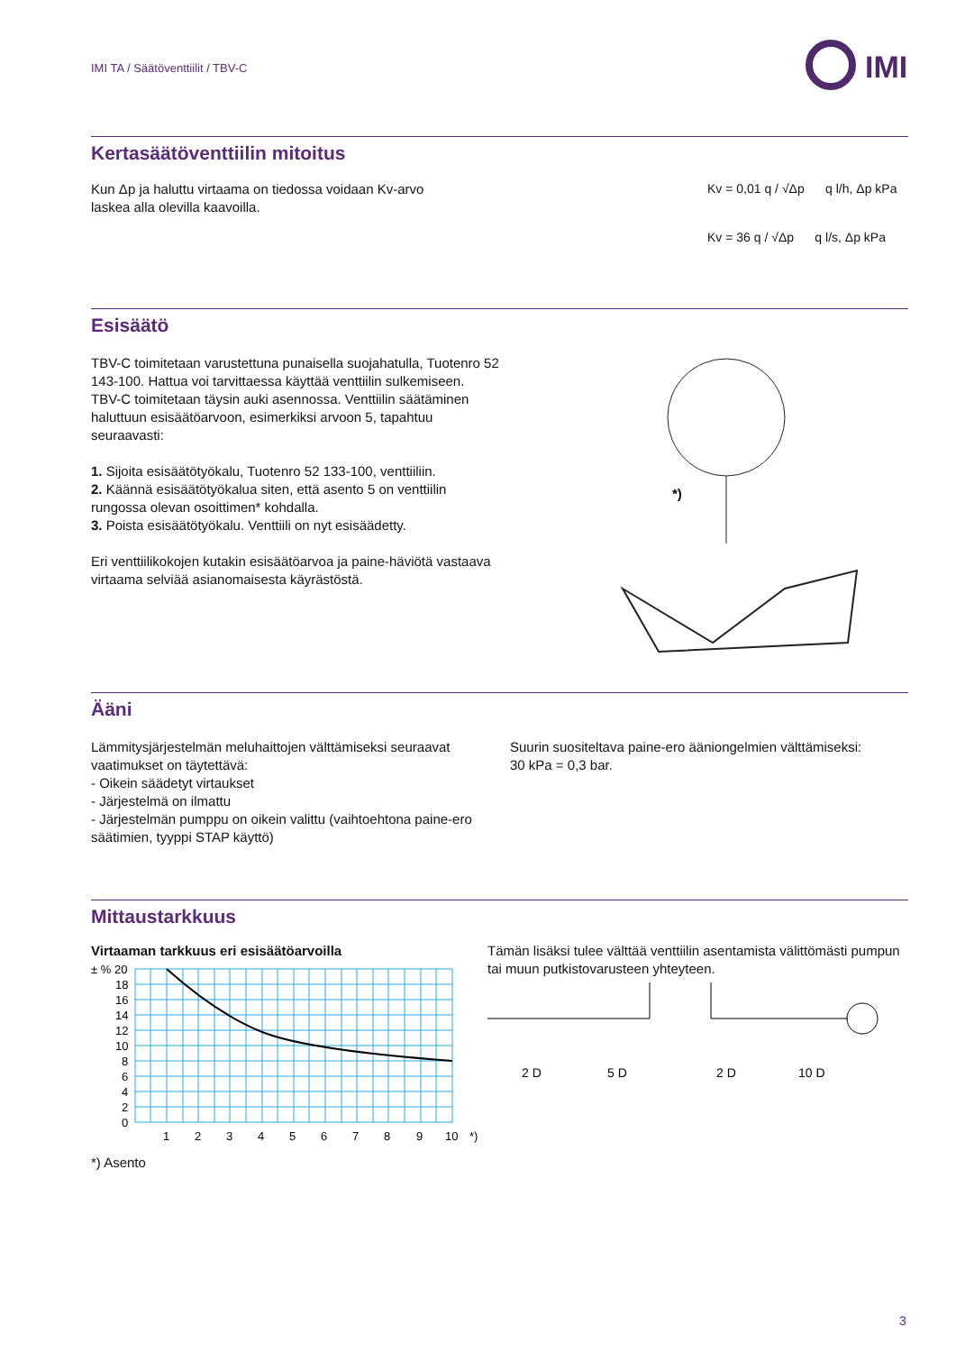IMI TA / Säätöventtiilit / TBV-C
IMI
Kertasäätöventtiilin mitoitus
Kun Δp ja haluttu virtaama on tiedossa voidaan Kv-arvo
laskea alla olevilla kaavoilla.
Kv = 0,01 q / √Δp q l/h, Δp kPa
Kv = 36 q / √Δp q l/s, Δp kPa
Esisäätö
TBV-C toimitetaan varustettuna punaisella suojahatulla, Tuotenro 52 143-100. Hattua voi tarvittaessa käyttää venttiilin sulkemiseen.
TBV-C toimitetaan täysin auki asennossa. Venttiilin säätäminen haluttuun esisäätöarvoon, esimerkiksi arvoon 5, tapahtuu seuraavasti:
1. Sijoita esisäätötyökalu, Tuotenro 52 133-100, venttiiliin.
2. Käännä esisäätötyökalua siten, että asento 5 on venttiilin rungossa olevan osoittimen* kohdalla.
3. Poista esisäätötyökalu. Venttiili on nyt esisäädetty.
Eri venttiilikokojen kutakin esisäätöarvoa ja paine-häviötä vastaava virtaama selviää asianomaisesta käyrästöstä.
*)
Ääni
Lämmitysjärjestelmän meluhaittojen välttämiseksi seuraavat vaatimukset on täytettävä:
- Oikein säädetyt virtaukset
- Järjestelmä on ilmattu
- Järjestelmän pumppu on oikein valittu (vaihtoehtona paine-ero säätimien, tyyppi STAP käyttö)
Suurin suositeltava paine-ero äänion­gelmien välttämiseksi:
30 kPa = 0,3 bar.
Mittaustarkkuus
Virtaaman tarkkuus eri esisäätöarvoilla
± % 20
18
16
14
12
10
8
6
4
2
0
1
2
3
4
5
6
7
8
9
10
*)
*) Asento
Tämän lisäksi tulee välttää venttiilin asentamista välittömästi pumpun tai muun putkistovarusteen yhteyteen.
2 D
5 D
2 D
10 D
3